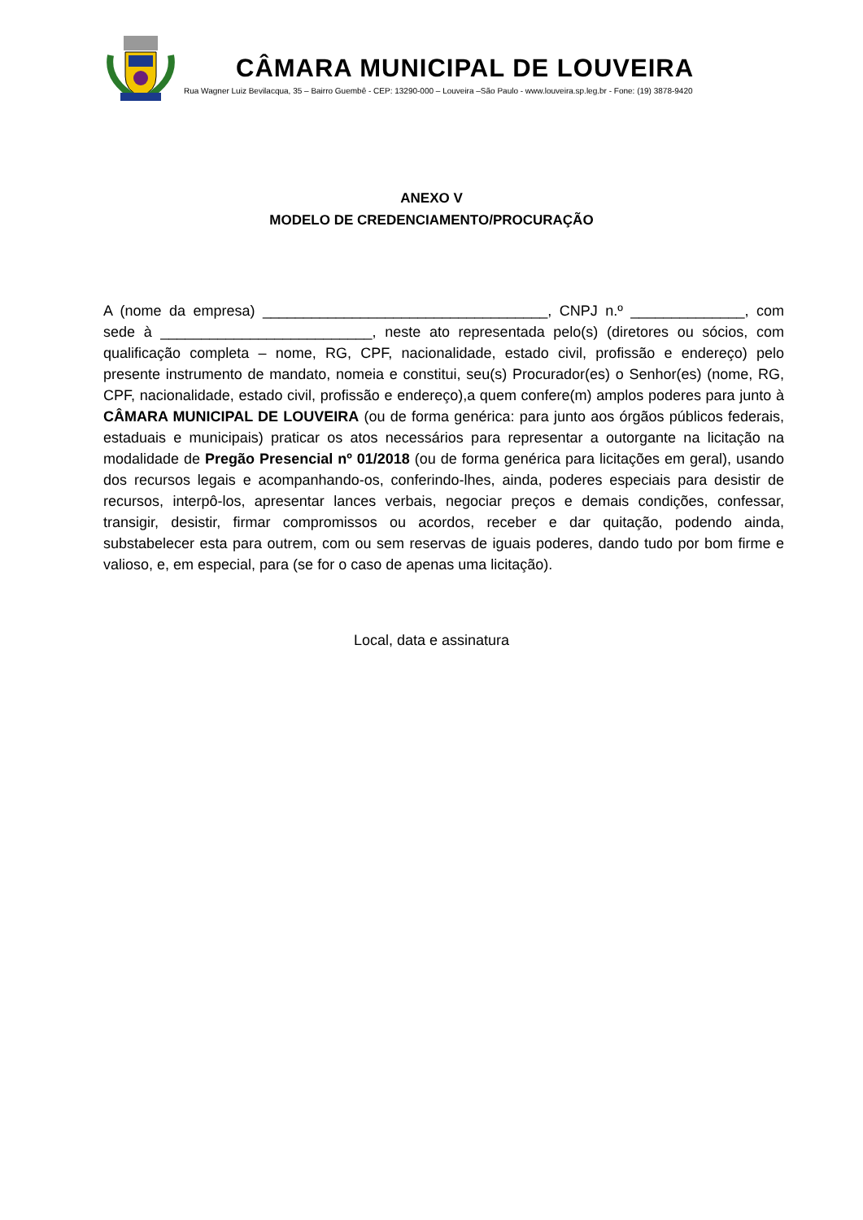CÂMARA MUNICIPAL DE LOUVEIRA
Rua Wagner Luiz Bevilacqua, 35 – Bairro Guembê - CEP: 13290-000 – Louveira –São Paulo - www.louveira.sp.leg.br - Fone: (19) 3878-9420
ANEXO V
MODELO DE CREDENCIAMENTO/PROCURAÇÃO
A (nome da empresa) ___________________________________, CNPJ n.º ______________, com sede à __________________________, neste ato representada pelo(s) (diretores ou sócios, com qualificação completa – nome, RG, CPF, nacionalidade, estado civil, profissão e endereço) pelo presente instrumento de mandato, nomeia e constitui, seu(s) Procurador(es) o Senhor(es) (nome, RG, CPF, nacionalidade, estado civil, profissão e endereço),a quem confere(m) amplos poderes para junto à CÂMARA MUNICIPAL DE LOUVEIRA (ou de forma genérica: para junto aos órgãos públicos federais, estaduais e municipais) praticar os atos necessários para representar a outorgante na licitação na modalidade de Pregão Presencial nº 01/2018 (ou de forma genérica para licitações em geral), usando dos recursos legais e acompanhando-os, conferindo-lhes, ainda, poderes especiais para desistir de recursos, interpô-los, apresentar lances verbais, negociar preços e demais condições, confessar, transigir, desistir, firmar compromissos ou acordos, receber e dar quitação, podendo ainda, substabelecer esta para outrem, com ou sem reservas de iguais poderes, dando tudo por bom firme e valioso, e, em especial, para (se for o caso de apenas uma licitação).
Local, data e assinatura